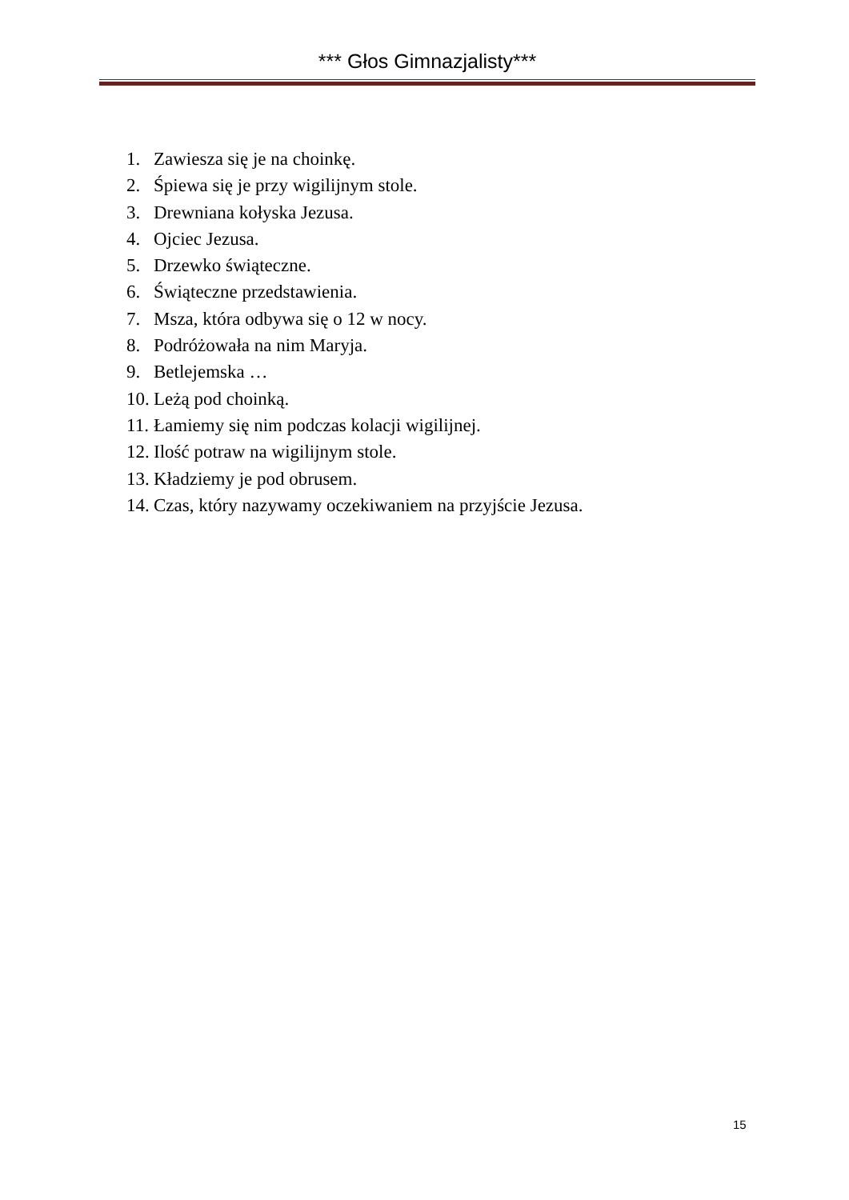*** Głos Gimnazjalisty***
1. Zawiesza się je na choinkę.
2. Śpiewa się je przy wigilijnym stole.
3. Drewniana kołyska Jezusa.
4. Ojciec Jezusa.
5. Drzewko świąteczne.
6. Świąteczne przedstawienia.
7. Msza, która odbywa się o 12 w nocy.
8. Podróżowała na nim Maryja.
9. Betlejemska …
10. Leżą pod choinką.
11. Łamiemy się nim podczas kolacji wigilijnej.
12. Ilość potraw na wigilijnym stole.
13. Kładziemy je pod obrusem.
14. Czas, który nazywamy oczekiwaniem na przyjście Jezusa.
15